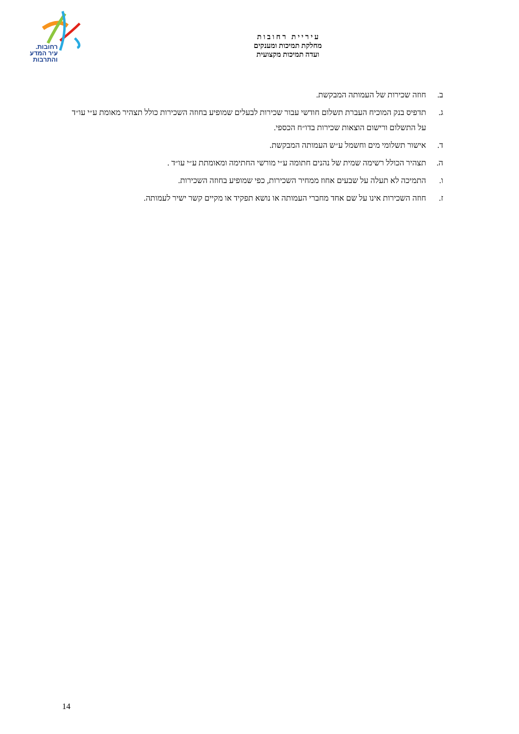רחובות.
עיר המדע
והתרבות
ע י ר י י ת ר ח ו ב ו ת
מחלקת תמיכות ומענקים
ועדה תמיכות מקצועית
ב. חוזה שכירות של העמותה המבקשת.
ג. תדפיס בנק המוכיח העברת תשלום חודשי עבור שכירות לבעלים שמופיע בחוזה השכירות כולל תצהיר מאומת ע״י עו״ד על התשלום ורישום הוצאות שכירות בדו״ח הכספי.
ד. אישור תשלומי מים וחשמל ע״ש העמותה המבקשת.
ה. תצהיר הכולל רשימה שמית של נהנים חתומה ע״י מורשי החתימה ומאומתת ע״י עו״ד .
ו. התמיכה לא תעלה על שבעים אחוז ממחיר השכירות, כפי שמופיע בחוזה השכירות.
ז. חוזה השכירות אינו על שם אחד מחברי העמותה או נושא תפקיד או מקיים קשר ישיר לעמותה.
14